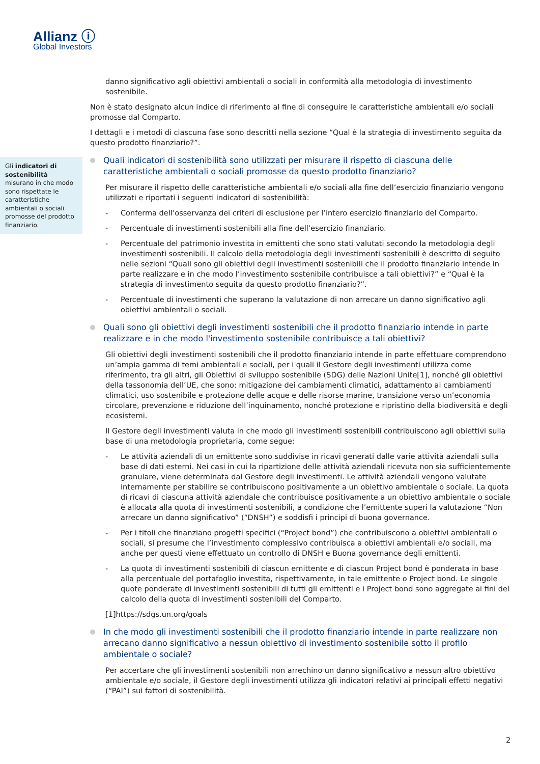Allianz ⓘ
Global Investors
Gli indicatori di sostenibilità misurano in che modo sono rispettate le caratteristiche ambientali o sociali promosse del prodotto finanziario.
danno significativo agli obiettivi ambientali o sociali in conformità alla metodologia di investimento sostenibile.
Non è stato designato alcun indice di riferimento al fine di conseguire le caratteristiche ambientali e/o sociali promosse dal Comparto.
I dettagli e i metodi di ciascuna fase sono descritti nella sezione “Qual è la strategia di investimento seguita da questo prodotto finanziario?”.
Quali indicatori di sostenibilità sono utilizzati per misurare il rispetto di ciascuna delle caratteristiche ambientali o sociali promosse da questo prodotto finanziario?
Per misurare il rispetto delle caratteristiche ambientali e/o sociali alla fine dell’esercizio finanziario vengono utilizzati e riportati i seguenti indicatori di sostenibilità:
- Conferma dell’osservanza dei criteri di esclusione per l’intero esercizio finanziario del Comparto.
- Percentuale di investimenti sostenibili alla fine dell’esercizio finanziario.
- Percentuale del patrimonio investita in emittenti che sono stati valutati secondo la metodologia degli investimenti sostenibili. Il calcolo della metodologia degli investimenti sostenibili è descritto di seguito nelle sezioni “Quali sono gli obiettivi degli investimenti sostenibili che il prodotto finanziario intende in parte realizzare e in che modo l’investimento sostenibile contribuisce a tali obiettivi?” e “Qual è la strategia di investimento seguita da questo prodotto finanziario?”.
- Percentuale di investimenti che superano la valutazione di non arrecare un danno significativo agli obiettivi ambientali o sociali.
Quali sono gli obiettivi degli investimenti sostenibili che il prodotto finanziario intende in parte realizzare e in che modo l'investimento sostenibile contribuisce a tali obiettivi?
Gli obiettivi degli investimenti sostenibili che il prodotto finanziario intende in parte effettuare comprendono un’ampia gamma di temi ambientali e sociali, per i quali il Gestore degli investimenti utilizza come riferimento, tra gli altri, gli Obiettivi di sviluppo sostenibile (SDG) delle Nazioni Unite[1], nonché gli obiettivi della tassonomia dell’UE, che sono: mitigazione dei cambiamenti climatici, adattamento ai cambiamenti climatici, uso sostenibile e protezione delle acque e delle risorse marine, transizione verso un’economia circolare, prevenzione e riduzione dell’inquinamento, nonché protezione e ripristino della biodiversità e degli ecosistemi.
Il Gestore degli investimenti valuta in che modo gli investimenti sostenibili contribuiscono agli obiettivi sulla base di una metodologia proprietaria, come segue:
- Le attività aziendali di un emittente sono suddivise in ricavi generati dalle varie attività aziendali sulla base di dati esterni. Nei casi in cui la ripartizione delle attività aziendali ricevuta non sia sufficientemente granulare, viene determinata dal Gestore degli investimenti. Le attività aziendali vengono valutate internamente per stabilire se contribuiscono positivamente a un obiettivo ambientale o sociale. La quota di ricavi di ciascuna attività aziendale che contribuisce positivamente a un obiettivo ambientale o sociale è allocata alla quota di investimenti sostenibili, a condizione che l’emittente superi la valutazione “Non arrecare un danno significativo” (“DNSH”) e soddisfi i principi di buona governance.
- Per i titoli che finanziano progetti specifici (“Project bond”) che contribuiscono a obiettivi ambientali o sociali, si presume che l’investimento complessivo contribuisca a obiettivi ambientali e/o sociali, ma anche per questi viene effettuato un controllo di DNSH e Buona governance degli emittenti.
- La quota di investimenti sostenibili di ciascun emittente e di ciascun Project bond è ponderata in base alla percentuale del portafoglio investita, rispettivamente, in tale emittente o Project bond. Le singole quote ponderate di investimenti sostenibili di tutti gli emittenti e i Project bond sono aggregate ai fini del calcolo della quota di investimenti sostenibili del Comparto.
[1]https://sdgs.un.org/goals
In che modo gli investimenti sostenibili che il prodotto finanziario intende in parte realizzare non arrecano danno significativo a nessun obiettivo di investimento sostenibile sotto il profilo ambientale o sociale?
Per accertare che gli investimenti sostenibili non arrechino un danno significativo a nessun altro obiettivo ambientale e/o sociale, il Gestore degli investimenti utilizza gli indicatori relativi ai principali effetti negativi (“PAI”) sui fattori di sostenibilità.
2